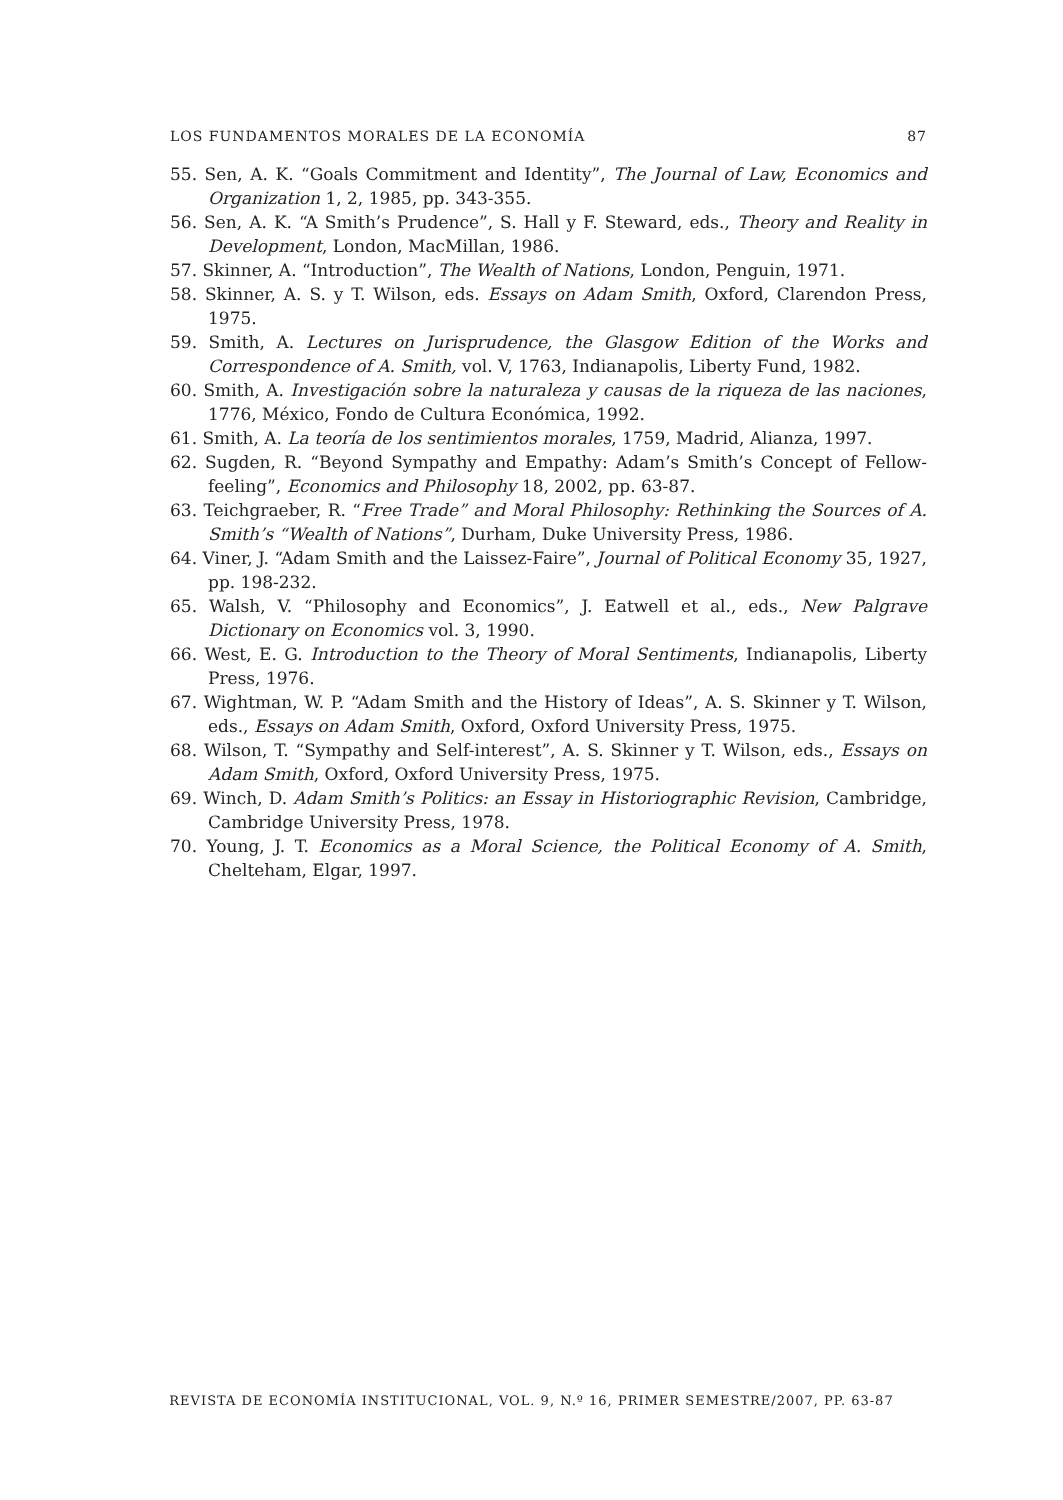LOS FUNDAMENTOS MORALES DE LA ECONOMÍA 87
55. Sen, A. K. “Goals Commitment and Identity”, The Journal of Law, Economics and Organization 1, 2, 1985, pp. 343-355.
56. Sen, A. K. “A Smith’s Prudence”, S. Hall y F. Steward, eds., Theory and Reality in Development, London, MacMillan, 1986.
57. Skinner, A. “Introduction”, The Wealth of Nations, London, Penguin, 1971.
58. Skinner, A. S. y T. Wilson, eds. Essays on Adam Smith, Oxford, Clarendon Press, 1975.
59. Smith, A. Lectures on Jurisprudence, the Glasgow Edition of the Works and Correspondence of A. Smith, vol. V, 1763, Indianapolis, Liberty Fund, 1982.
60. Smith, A. Investigación sobre la naturaleza y causas de la riqueza de las naciones, 1776, México, Fondo de Cultura Económica, 1992.
61. Smith, A. La teoría de los sentimientos morales, 1759, Madrid, Alianza, 1997.
62. Sugden, R. “Beyond Sympathy and Empathy: Adam’s Smith’s Concept of Fellow-feeling”, Economics and Philosophy 18, 2002, pp. 63-87.
63. Teichgraeber, R. “Free Trade” and Moral Philosophy: Rethinking the Sources of A. Smith’s “Wealth of Nations”, Durham, Duke University Press, 1986.
64. Viner, J. “Adam Smith and the Laissez-Faire”, Journal of Political Economy 35, 1927, pp. 198-232.
65. Walsh, V. “Philosophy and Economics”, J. Eatwell et al., eds., New Palgrave Dictionary on Economics vol. 3, 1990.
66. West, E. G. Introduction to the Theory of Moral Sentiments, Indianapolis, Liberty Press, 1976.
67. Wightman, W. P. “Adam Smith and the History of Ideas”, A. S. Skinner y T. Wilson, eds., Essays on Adam Smith, Oxford, Oxford University Press, 1975.
68. Wilson, T. “Sympathy and Self-interest”, A. S. Skinner y T. Wilson, eds., Essays on Adam Smith, Oxford, Oxford University Press, 1975.
69. Winch, D. Adam Smith’s Politics: an Essay in Historiographic Revision, Cambridge, Cambridge University Press, 1978.
70. Young, J. T. Economics as a Moral Science, the Political Economy of A. Smith, Chelteham, Elgar, 1997.
REVISTA DE ECONOMÍA INSTITUCIONAL, VOL. 9, N.º 16, PRIMER SEMESTRE/2007, PP. 63-87